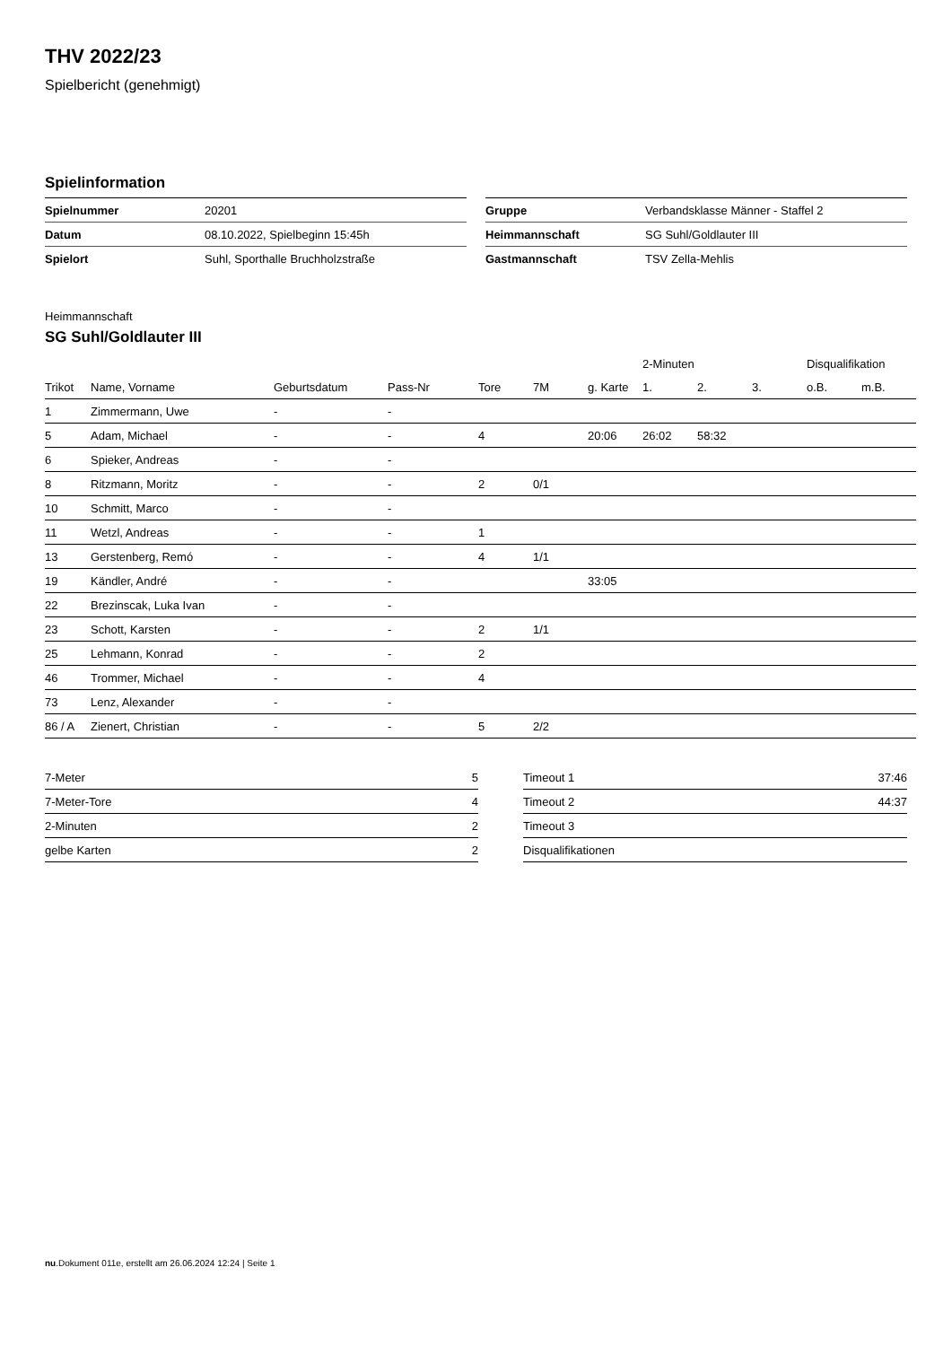THV 2022/23
Spielbericht (genehmigt)
Spielinformation
| Spielnummer | 20201 |
| Datum | 08.10.2022, Spielbeginn 15:45h |
| Spielort | Suhl, Sporthalle Bruchholzstraße |
| Gruppe | Verbandsklasse Männer - Staffel 2 |
| Heimmannschaft | SG Suhl/Goldlauter III |
| Gastmannschaft | TSV Zella-Mehlis |
Heimmannschaft
SG Suhl/Goldlauter III
| | | | | | | | 2-Minuten | | | Disqualifikation | |
| --- | --- | --- | --- | --- | --- | --- | --- | --- | --- | --- | --- |
| Trikot | Name, Vorname | Geburtsdatum | Pass-Nr | Tore | 7M | g. Karte | 1. | 2. | 3. | o.B. | m.B. |
| 1 | Zimmermann, Uwe | - | - | | | | | | | | |
| 5 | Adam, Michael | - | - | 4 | | 20:06 | 26:02 | 58:32 | | | |
| 6 | Spieker, Andreas | - | - | | | | | | | | |
| 8 | Ritzmann, Moritz | - | - | 2 | 0/1 | | | | | | |
| 10 | Schmitt, Marco | - | - | | | | | | | | |
| 11 | Wetzl, Andreas | - | - | 1 | | | | | | | |
| 13 | Gerstenberg, Remó | - | - | 4 | 1/1 | | | | | | |
| 19 | Kändler, André | - | - | | | 33:05 | | | | | |
| 22 | Brezinscak, Luka Ivan | - | - | | | | | | | | |
| 23 | Schott, Karsten | - | - | 2 | 1/1 | | | | | | |
| 25 | Lehmann, Konrad | - | - | 2 | | | | | | | |
| 46 | Trommer, Michael | - | - | 4 | | | | | | | |
| 73 | Lenz, Alexander | - | - | | | | | | | | |
| 86 / A | Zienert, Christian | - | - | 5 | 2/2 | | | | | | |
| 7-Meter | 5 |
| 7-Meter-Tore | 4 |
| 2-Minuten | 2 |
| gelbe Karten | 2 |
| Timeout 1 | 37:46 |
| Timeout 2 | 44:37 |
| Timeout 3 | |
| Disqualifikationen | |
nu.Dokument 011e, erstellt am 26.06.2024 12:24 | Seite 1